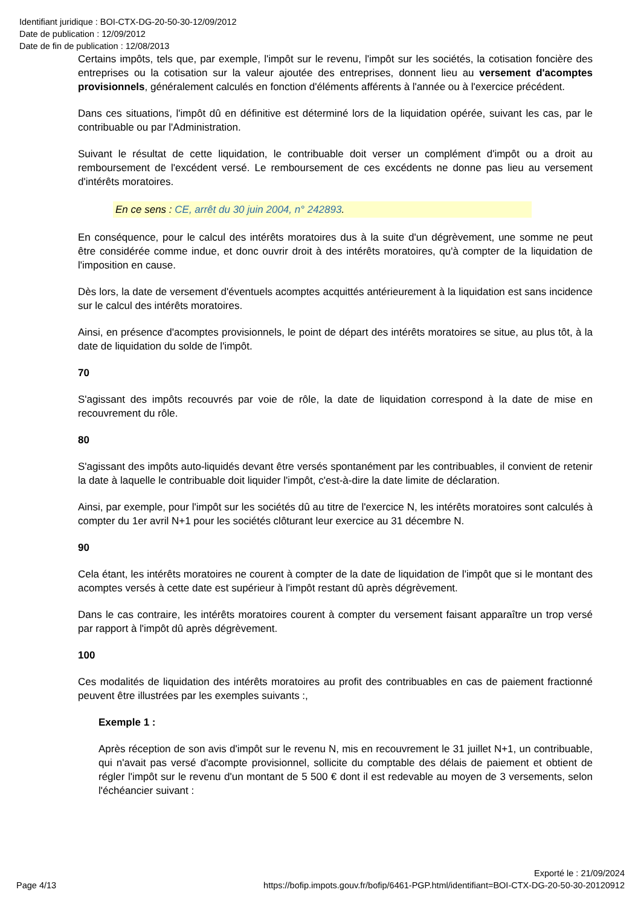Identifiant juridique : BOI-CTX-DG-20-50-30-12/09/2012
Date de publication : 12/09/2012
Date de fin de publication : 12/08/2013
Certains impôts, tels que, par exemple, l'impôt sur le revenu, l'impôt sur les sociétés, la cotisation foncière des entreprises ou la cotisation sur la valeur ajoutée des entreprises, donnent lieu au versement d'acomptes provisionnels, généralement calculés en fonction d'éléments afférents à l'année ou à l'exercice précédent.
Dans ces situations, l'impôt dû en définitive est déterminé lors de la liquidation opérée, suivant les cas, par le contribuable ou par l'Administration.
Suivant le résultat de cette liquidation, le contribuable doit verser un complément d'impôt ou a droit au remboursement de l'excédent versé. Le remboursement de ces excédents ne donne pas lieu au versement d'intérêts moratoires.
En ce sens : CE, arrêt du 30 juin 2004, n° 242893.
En conséquence, pour le calcul des intérêts moratoires dus à la suite d'un dégrèvement, une somme ne peut être considérée comme indue, et donc ouvrir droit à des intérêts moratoires, qu'à compter de la liquidation de l'imposition en cause.
Dès lors, la date de versement d'éventuels acomptes acquittés antérieurement à la liquidation est sans incidence sur le calcul des intérêts moratoires.
Ainsi, en présence d'acomptes provisionnels, le point de départ des intérêts moratoires se situe, au plus tôt, à la date de liquidation du solde de l'impôt.
70
S'agissant des impôts recouvrés par voie de rôle, la date de liquidation correspond à la date de mise en recouvrement du rôle.
80
S'agissant des impôts auto-liquidés devant être versés spontanément par les contribuables, il convient de retenir la date à laquelle le contribuable doit liquider l'impôt, c'est-à-dire la date limite de déclaration.
Ainsi, par exemple, pour l'impôt sur les sociétés dû au titre de l'exercice N, les intérêts moratoires sont calculés à compter du 1er avril N+1 pour les sociétés clôturant leur exercice au 31 décembre N.
90
Cela étant, les intérêts moratoires ne courent à compter de la date de liquidation de l'impôt que si le montant des acomptes versés à cette date est supérieur à l'impôt restant dû après dégrèvement.
Dans le cas contraire, les intérêts moratoires courent à compter du versement faisant apparaître un trop versé par rapport à l'impôt dû après dégrèvement.
100
Ces modalités de liquidation des intérêts moratoires au profit des contribuables en cas de paiement fractionné peuvent être illustrées par les exemples suivants :,
Exemple 1 :
Après réception de son avis d'impôt sur le revenu N, mis en recouvrement le 31 juillet N+1, un contribuable, qui n'avait pas versé d'acompte provisionnel, sollicite du comptable des délais de paiement et obtient de régler l'impôt sur le revenu d'un montant de 5 500 € dont il est redevable au moyen de 3 versements, selon l'échéancier suivant :
Exporté le : 21/09/2024
Page 4/13 https://bofip.impots.gouv.fr/bofip/6461-PGP.html/identifiant=BOI-CTX-DG-20-50-30-20120912